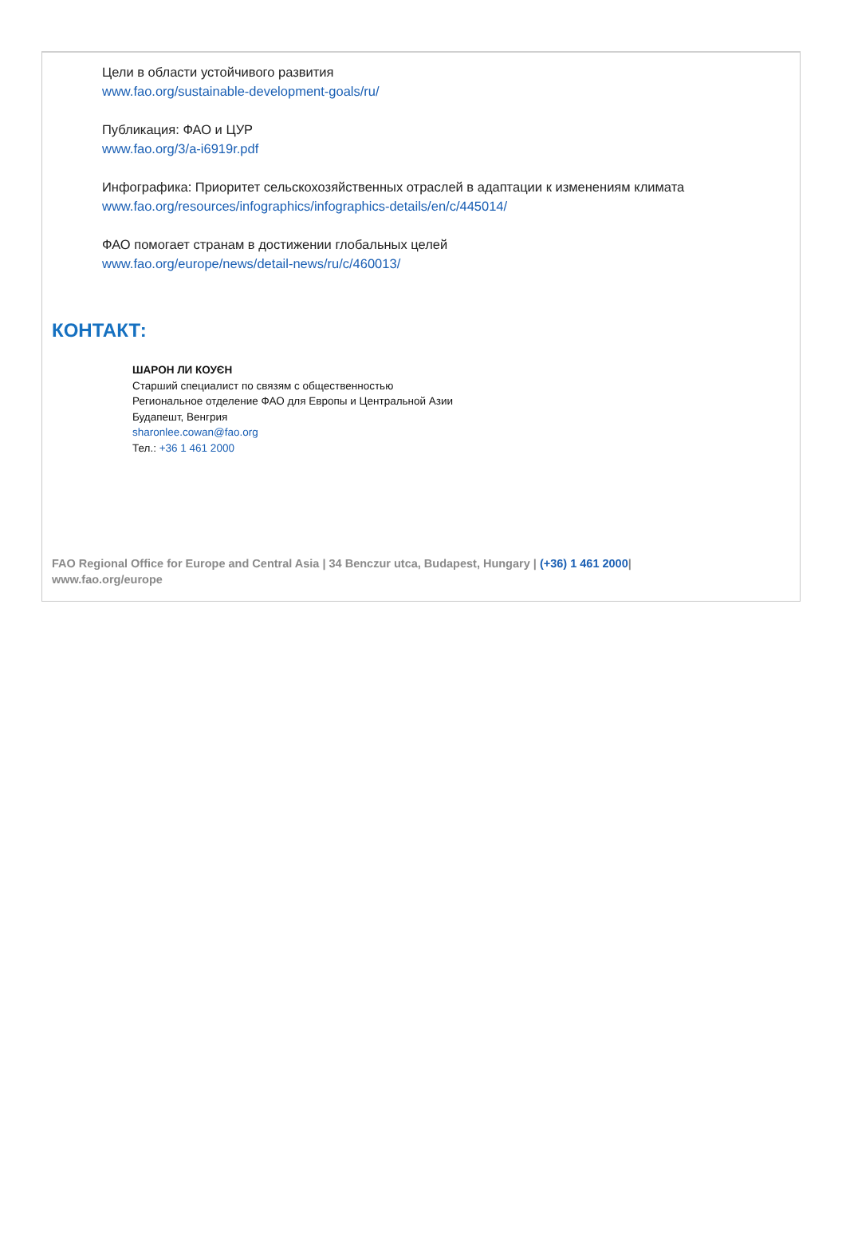Цели в области устойчивого развития
www.fao.org/sustainable-development-goals/ru/
Публикация: ФАО и ЦУР
www.fao.org/3/a-i6919r.pdf
Инфографика: Приоритет сельскохозяйственных отраслей в адаптации к изменениям климата
www.fao.org/resources/infographics/infographics-details/en/c/445014/
ФАО помогает странам в достижении глобальных целей
www.fao.org/europe/news/detail-news/ru/c/460013/
КОНТАКТ:
ШАРОН ЛИ КОУЄН
Старший специалист по связям с общественностью
Региональное отделение ФАО для Европы и Центральной Азии
Будапешт, Венгрия
sharonlee.cowan@fao.org
Тел.: +36 1 461 2000
FAO Regional Office for Europe and Central Asia | 34 Benczur utca, Budapest, Hungary | (+36) 1 461 2000| www.fao.org/europe